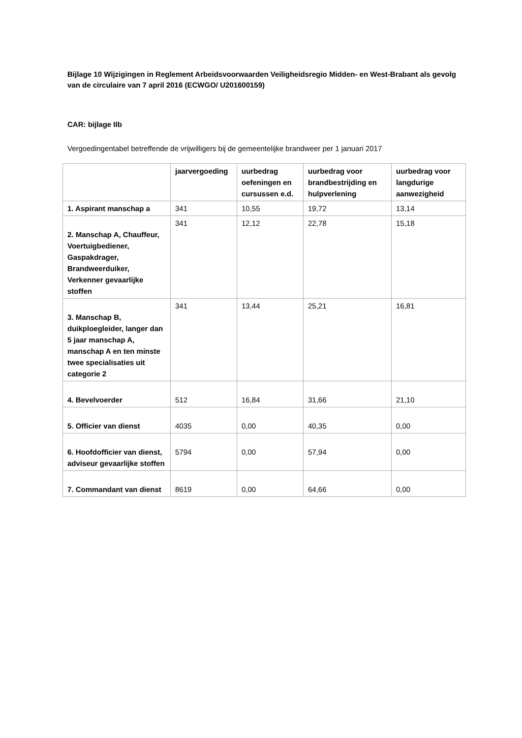Bijlage 10 Wijzigingen in Reglement Arbeidsvoorwaarden Veiligheidsregio Midden- en West-Brabant als gevolg van de circulaire van 7 april 2016 (ECWGO/ U201600159)
CAR: bijlage IIb
Vergoedingentabel betreffende de vrijwilligers bij de gemeentelijke brandweer per 1 januari 2017
| | jaarvergoeding | uurbedrag oefeningen en cursussen e.d. | uurbedrag voor brandbestrijding en hulpverlening | uurbedrag voor langdurige aanwezigheid |
| --- | --- | --- | --- | --- |
| 1. Aspirant manschap a | 341 | 10,55 | 19,72 | 13,14 |
| 2. Manschap A, Chauffeur, Voertuigbediener, Gaspakdrager, Brandweerduiker, Verkenner gevaarlijke stoffen | 341 | 12,12 | 22,78 | 15,18 |
| 3. Manschap B, duikploegleider, langer dan 5 jaar manschap A, manschap A en ten minste twee specialisaties uit categorie 2 | 341 | 13,44 | 25,21 | 16,81 |
| 4. Bevelvoerder | 512 | 16,84 | 31,66 | 21,10 |
| 5. Officier van dienst | 4035 | 0,00 | 40,35 | 0,00 |
| 6. Hoofdofficier van dienst, adviseur gevaarlijke stoffen | 5794 | 0,00 | 57,94 | 0,00 |
| 7. Commandant van dienst | 8619 | 0,00 | 64,66 | 0,00 |